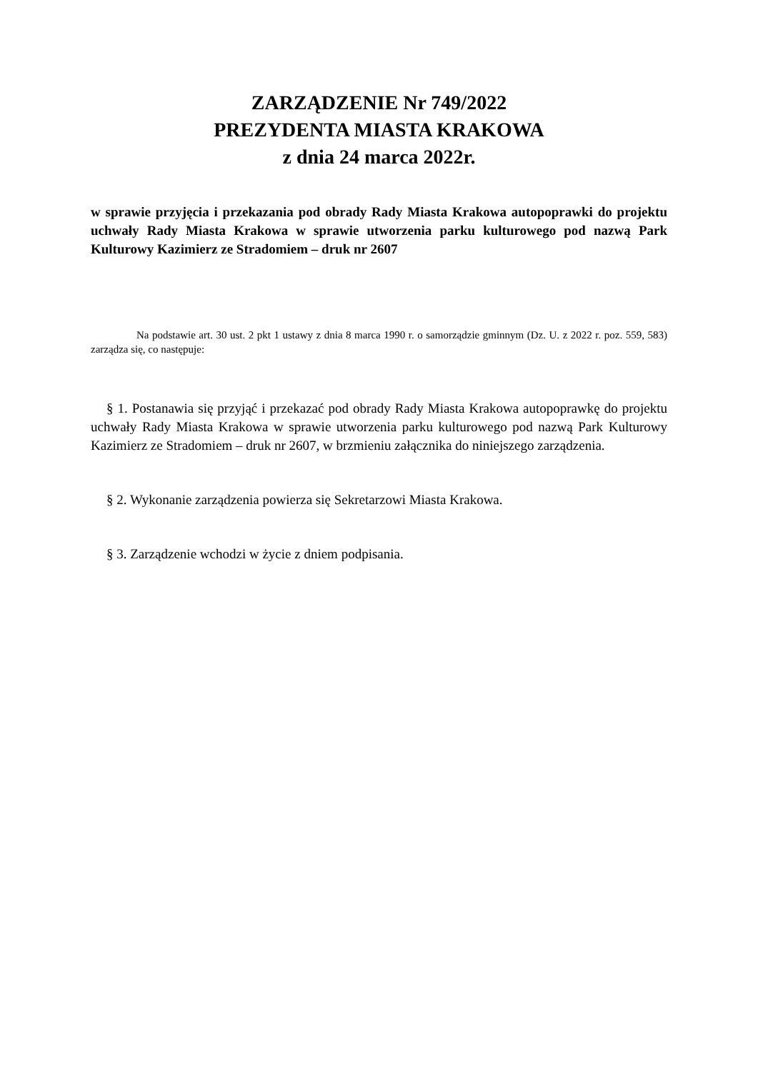ZARZĄDZENIE Nr 749/2022
PREZYDENTA MIASTA KRAKOWA
z dnia 24 marca 2022r.
w sprawie przyjęcia i przekazania pod obrady Rady Miasta Krakowa autopoprawki do projektu uchwały Rady Miasta Krakowa w sprawie utworzenia parku kulturowego pod nazwą Park Kulturowy Kazimierz ze Stradomiem – druk nr 2607
Na podstawie art. 30 ust. 2 pkt 1 ustawy z dnia 8 marca 1990 r. o samorządzie gminnym (Dz. U. z 2022 r. poz. 559, 583) zarządza się, co następuje:
§ 1. Postanawia się przyjąć i przekazać pod obrady Rady Miasta Krakowa autopoprawkę do projektu uchwały Rady Miasta Krakowa w sprawie utworzenia parku kulturowego pod nazwą Park Kulturowy Kazimierz ze Stradomiem – druk nr 2607, w brzmieniu załącznika do niniejszego zarządzenia.
§ 2. Wykonanie zarządzenia powierza się Sekretarzowi Miasta Krakowa.
§ 3. Zarządzenie wchodzi w życie z dniem podpisania.